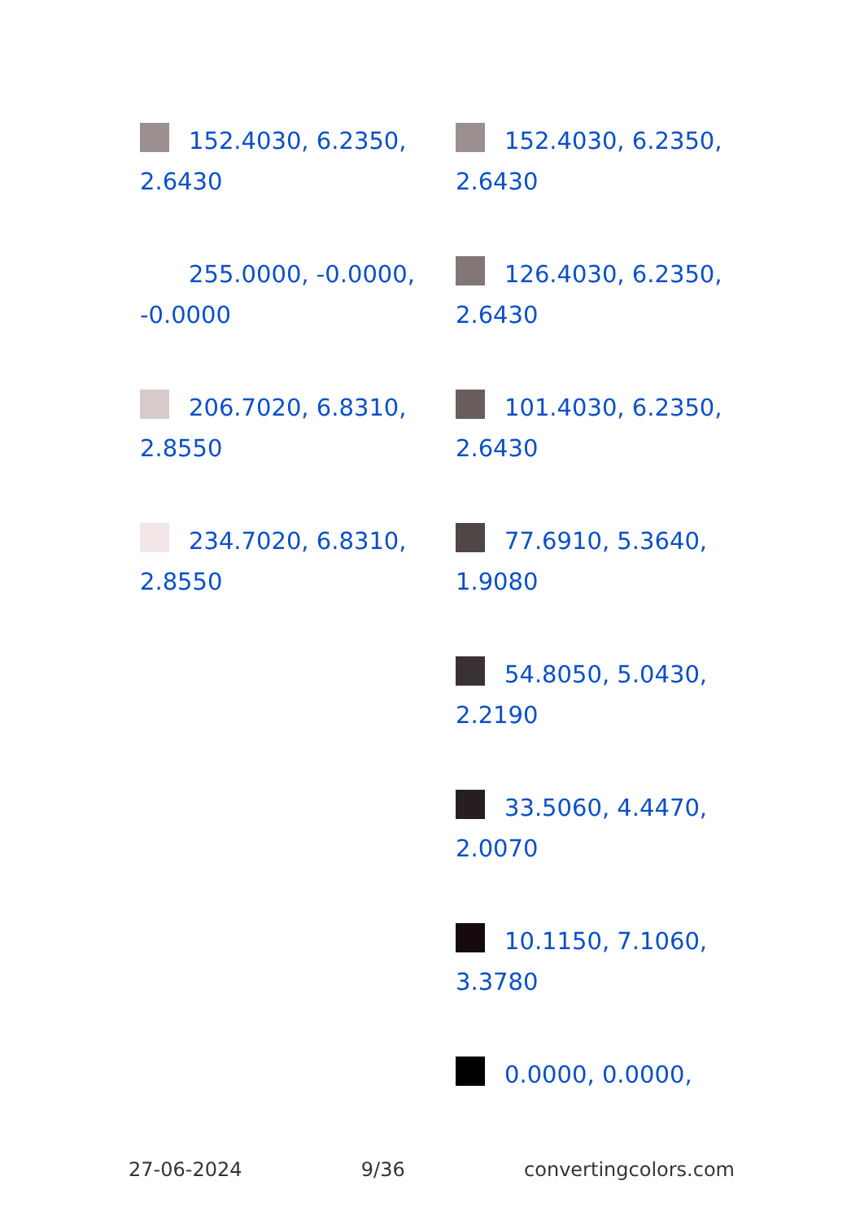152.4030, 6.2350, 2.6430
255.0000, -0.0000, -0.0000
206.7020, 6.8310, 2.8550
234.7020, 6.8310, 2.8550
152.4030, 6.2350, 2.6430
126.4030, 6.2350, 2.6430
101.4030, 6.2350, 2.6430
77.6910, 5.3640, 1.9080
54.8050, 5.0430, 2.2190
33.5060, 4.4470, 2.0070
10.1150, 7.1060, 3.3780
0.0000, 0.0000,
27-06-2024 9/36 convertingcolors.com